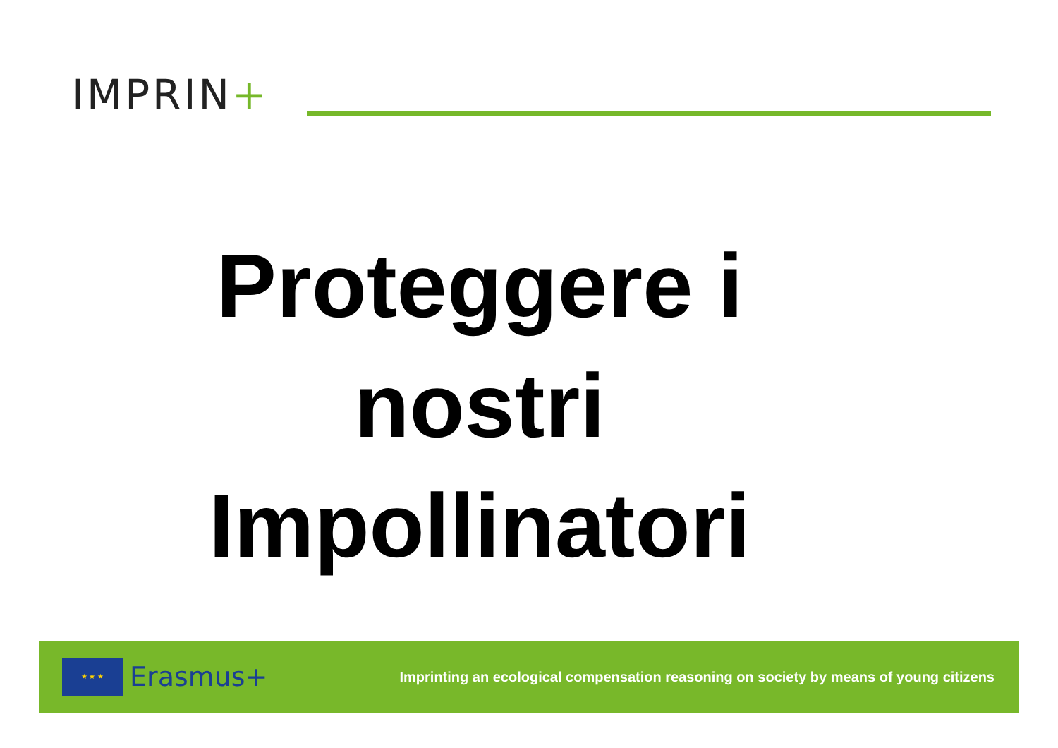IMPRIN+
Proteggere i
nostri
Impollinatori
★ ★ ★
Erasmus+
Imprinting an ecological compensation reasoning on society by means of young citizens